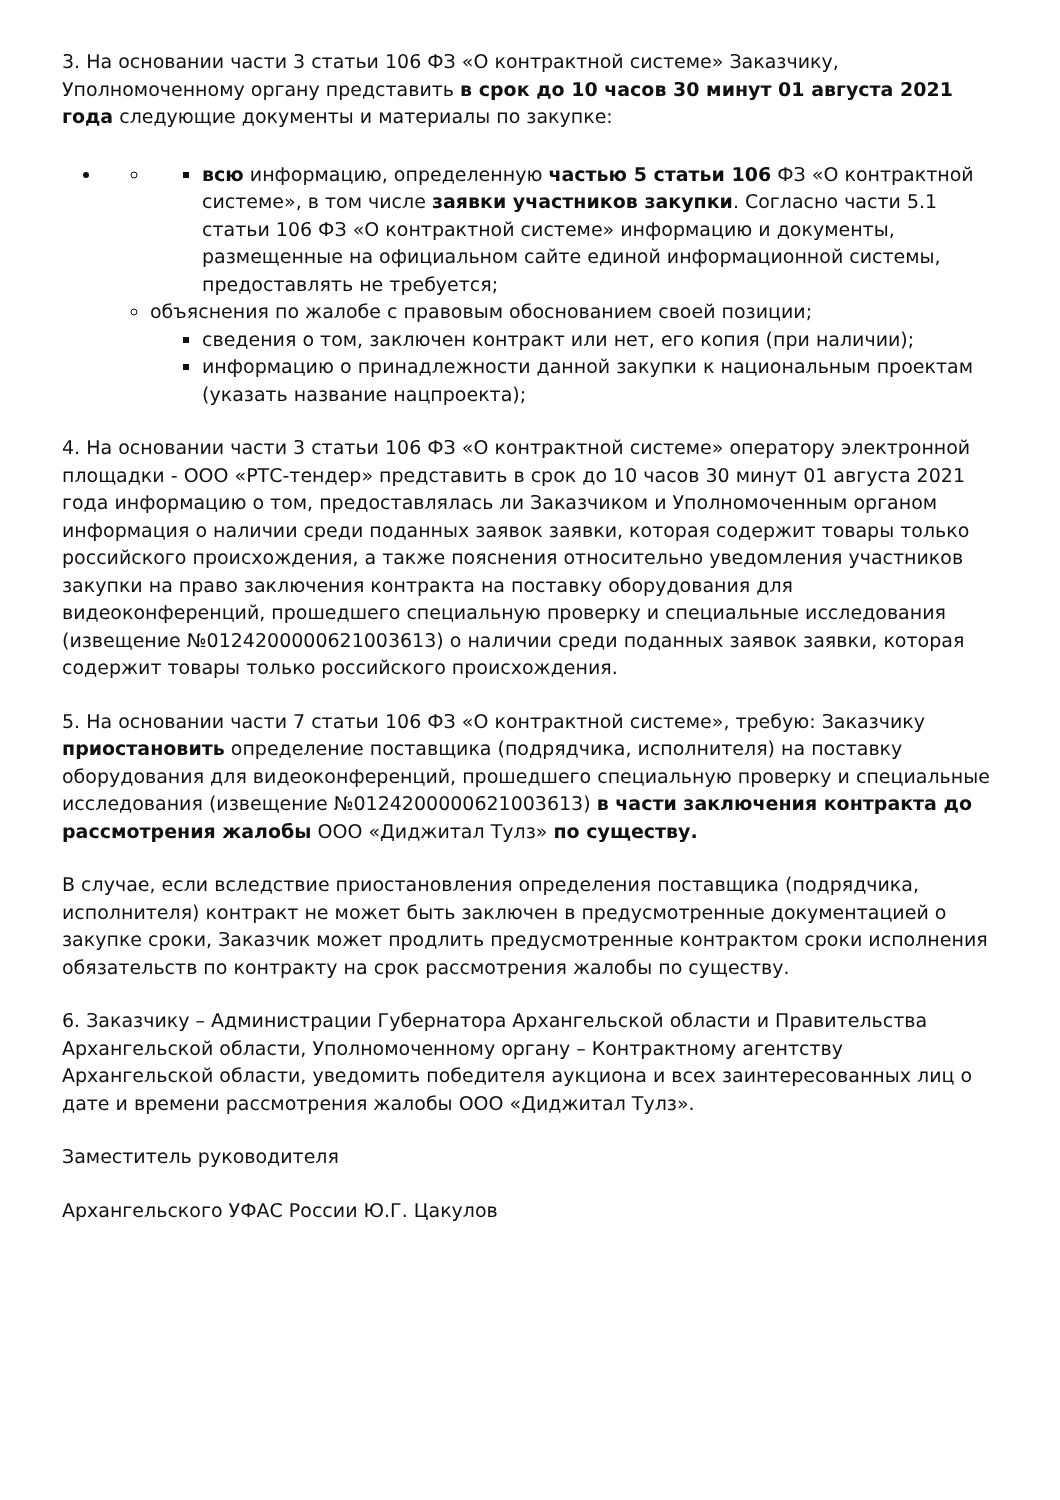3. На основании части 3 статьи 106 ФЗ «О контрактной системе» Заказчику, Уполномоченному органу представить в срок до 10 часов 30 минут 01 августа 2021 года следующие документы и материалы по закупке:
всю информацию, определенную частью 5 статьи 106 ФЗ «О контрактной системе», в том числе заявки участников закупки. Согласно части 5.1 статьи 106 ФЗ «О контрактной системе» информацию и документы, размещенные на официальном сайте единой информационной системы, предоставлять не требуется;
объяснения по жалобе с правовым обоснованием своей позиции;
сведения о том, заключен контракт или нет, его копия (при наличии);
информацию о принадлежности данной закупки к национальным проектам (указать название нацпроекта);
4. На основании части 3 статьи 106 ФЗ «О контрактной системе» оператору электронной площадки - ООО «РТС-тендер» представить в срок до 10 часов 30 минут 01 августа 2021 года информацию о том, предоставлялась ли Заказчиком и Уполномоченным органом информация о наличии среди поданных заявок заявки, которая содержит товары только российского происхождения, а также пояснения относительно уведомления участников закупки на право заключения контракта на поставку оборудования для видеоконференций, прошедшего специальную проверку и специальные исследования (извещение №0124200000621003613) о наличии среди поданных заявок заявки, которая содержит товары только российского происхождения.
5. На основании части 7 статьи 106 ФЗ «О контрактной системе», требую: Заказчику приостановить определение поставщика (подрядчика, исполнителя) на поставку оборудования для видеоконференций, прошедшего специальную проверку и специальные исследования (извещение №0124200000621003613) в части заключения контракта до рассмотрения жалобы ООО «Диджитал Тулз» по существу.
В случае, если вследствие приостановления определения поставщика (подрядчика, исполнителя) контракт не может быть заключен в предусмотренные документацией о закупке сроки, Заказчик может продлить предусмотренные контрактом сроки исполнения обязательств по контракту на срок рассмотрения жалобы по существу.
6. Заказчику – Администрации Губернатора Архангельской области и Правительства Архангельской области, Уполномоченному органу – Контрактному агентству Архангельской области, уведомить победителя аукциона и всех заинтересованных лиц о дате и времени рассмотрения жалобы ООО «Диджитал Тулз».
Заместитель руководителя
Архангельского УФАС России Ю.Г. Цакулов